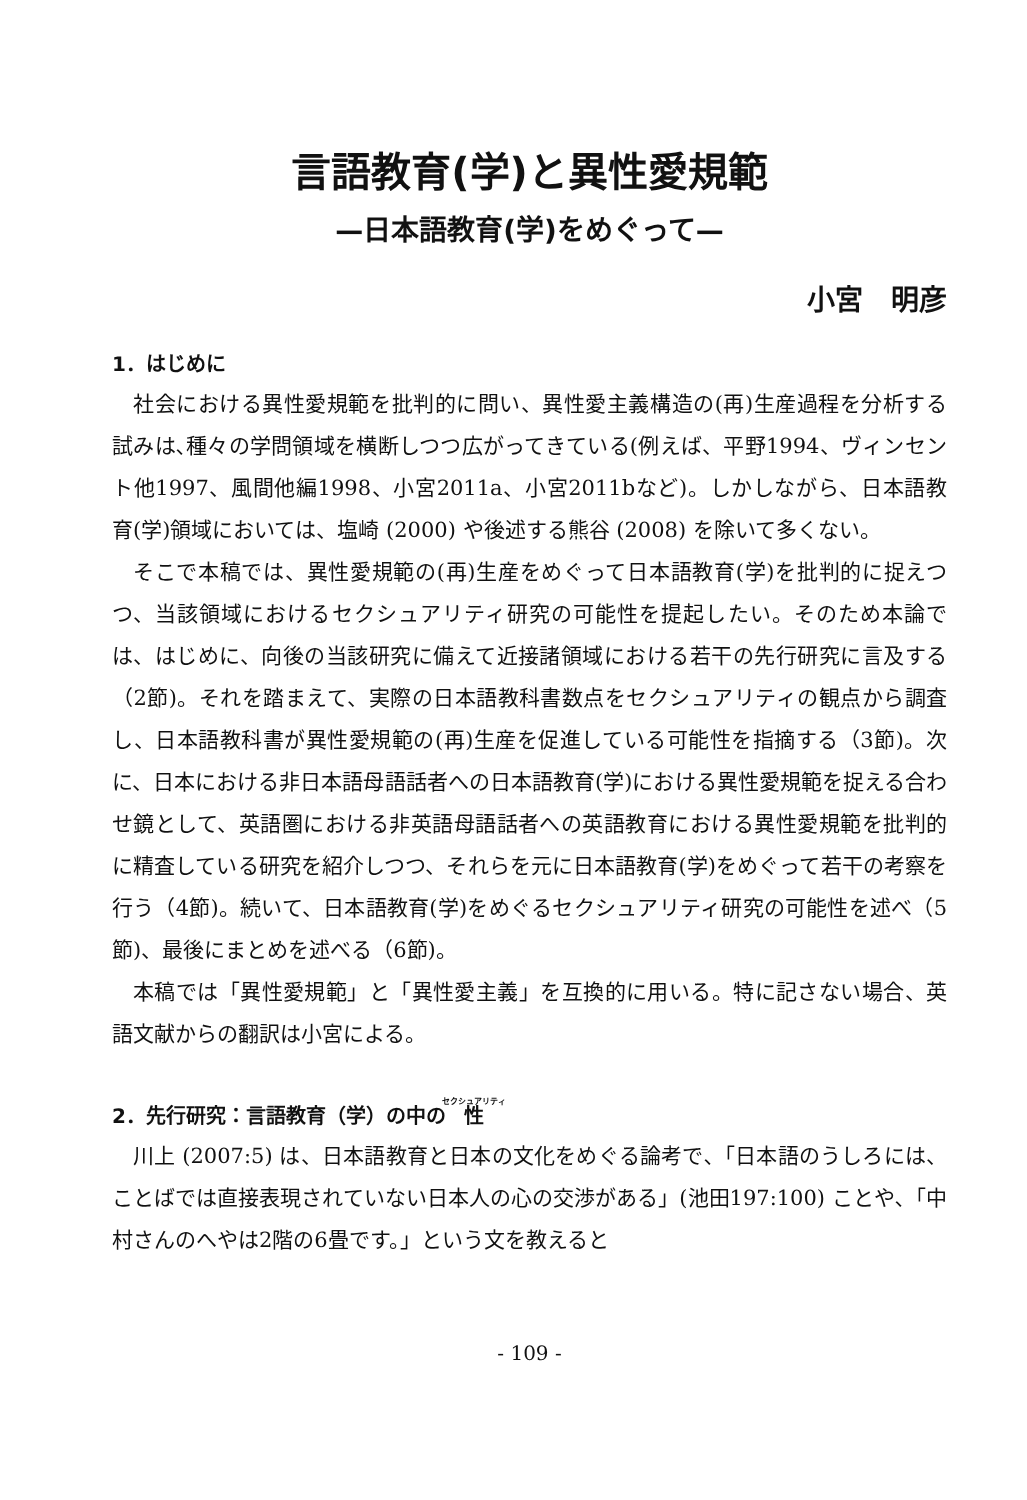言語教育(学)と異性愛規範
—日本語教育(学)をめぐって—
小宮　明彦
1．はじめに
社会における異性愛規範を批判的に問い、異性愛主義構造の(再)生産過程を分析する試みは､種々の学問領域を横断しつつ広がってきている(例えば、平野1994、ヴィンセント他1997、風間他編1998、小宮2011a、小宮2011bなど)。しかしながら、日本語教育(学)領域においては、塩崎 (2000) や後述する熊谷 (2008) を除いて多くない。
そこで本稿では、異性愛規範の(再)生産をめぐって日本語教育(学)を批判的に捉えつつ、当該領域におけるセクシュアリティ研究の可能性を提起したい。そのため本論では、はじめに、向後の当該研究に備えて近接諸領域における若干の先行研究に言及する（2節)。それを踏まえて、実際の日本語教科書数点をセクシュアリティの観点から調査し、日本語教科書が異性愛規範の(再)生産を促進している可能性を指摘する（3節)。次に、日本における非日本語母語話者への日本語教育(学)における異性愛規範を捉える合わせ鏡として、英語圏における非英語母語話者への英語教育における異性愛規範を批判的に精査している研究を紹介しつつ、それらを元に日本語教育(学)をめぐって若干の考察を行う（4節)。続いて、日本語教育(学)をめぐるセクシュアリティ研究の可能性を述べ（5節)、最後にまとめを述べる（6節)。
本稿では「異性愛規範」と「異性愛主義」を互換的に用いる。特に記さない場合、英語文献からの翻訳は小宮による。
2．先行研究：言語教育（学）の中の性
川上 (2007:5) は、日本語教育と日本の文化をめぐる論考で､「日本語のうしろには、ことばでは直接表現されていない日本人の心の交渉がある」(池田197:100) ことや､「中村さんのへやは2階の6畳です。」という文を教えると
- 109 -